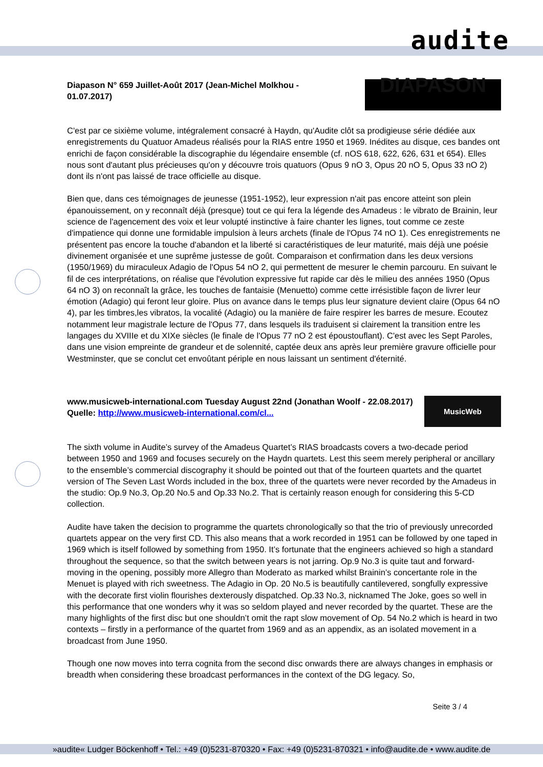audite
Diapason N° 659 Juillet-Août 2017 (Jean-Michel Molkhou - 01.07.2017)
DIAPASON
C'est par ce sixième volume, intégralement consacré à Haydn, qu'Audite clôt sa prodigieuse série dédiée aux enregistrements du Quatuor Amadeus réalisés pour la RIAS entre 1950 et 1969. Inédites au disque, ces bandes ont enrichi de façon considérable la discographie du légendaire ensemble (cf. nOS 618, 622, 626, 631 et 654). Elles nous sont d'autant plus précieuses qu'on y découvre trois quatuors (Opus 9 nO 3, Opus 20 nO 5, Opus 33 nO 2) dont ils n'ont pas laissé de trace officielle au disque.
Bien que, dans ces témoignages de jeunesse (1951-1952), leur expression n'ait pas encore atteint son plein épanouissement, on y reconnaît déjà (presque) tout ce qui fera la légende des Amadeus : le vibrato de Brainin, leur science de l'agencement des voix et leur volupté instinctive à faire chanter les lignes, tout comme ce zeste d'impatience qui donne une formidable impulsion à leurs archets (finale de l'Opus 74 nO 1). Ces enregistrements ne présentent pas encore la touche d'abandon et la liberté si caractéristiques de leur maturité, mais déjà une poésie divinement organisée et une suprême justesse de goût. Comparaison et confirmation dans les deux versions (1950/1969) du miraculeux Adagio de l'Opus 54 nO 2, qui permettent de mesurer le chemin parcouru. En suivant le fil de ces interprétations, on réalise que l'évolution expressive fut rapide car dès le milieu des années 1950 (Opus 64 nO 3) on reconnaît la grâce, les touches de fantaisie (Menuetto) comme cette irrésistible façon de livrer leur émotion (Adagio) qui feront leur gloire. Plus on avance dans le temps plus leur signature devient claire (Opus 64 nO 4), par les timbres,les vibratos, la vocalité (Adagio) ou la manière de faire respirer les barres de mesure. Ecoutez notamment leur magistrale lecture de l'Opus 77, dans lesquels ils traduisent si clairement la transition entre les langages du XVIIIe et du XIXe siècles (le finale de l'Opus 77 nO 2 est époustouflant). C'est avec les Sept Paroles, dans une vision empreinte de grandeur et de solennité, captée deux ans après leur première gravure officielle pour Westminster, que se conclut cet envoûtant périple en nous laissant un sentiment d'éternité.
www.musicweb-international.com Tuesday August 22nd (Jonathan Woolf - 22.08.2017)
Quelle: http://www.musicweb-international.com/cl...
MusicWeb
The sixth volume in Audite’s survey of the Amadeus Quartet’s RIAS broadcasts covers a two-decade period between 1950 and 1969 and focuses securely on the Haydn quartets. Lest this seem merely peripheral or ancillary to the ensemble’s commercial discography it should be pointed out that of the fourteen quartets and the quartet version of The Seven Last Words included in the box, three of the quartets were never recorded by the Amadeus in the studio: Op.9 No.3, Op.20 No.5 and Op.33 No.2. That is certainly reason enough for considering this 5-CD collection.
Audite have taken the decision to programme the quartets chronologically so that the trio of previously unrecorded quartets appear on the very first CD. This also means that a work recorded in 1951 can be followed by one taped in 1969 which is itself followed by something from 1950. It’s fortunate that the engineers achieved so high a standard throughout the sequence, so that the switch between years is not jarring. Op.9 No.3 is quite taut and forward-moving in the opening, possibly more Allegro than Moderato as marked whilst Brainin’s concertante role in the Menuet is played with rich sweetness. The Adagio in Op. 20 No.5 is beautifully cantilevered, songfully expressive with the decorate first violin flourishes dexterously dispatched. Op.33 No.3, nicknamed The Joke, goes so well in this performance that one wonders why it was so seldom played and never recorded by the quartet. These are the many highlights of the first disc but one shouldn’t omit the rapt slow movement of Op. 54 No.2 which is heard in two contexts – firstly in a performance of the quartet from 1969 and as an appendix, as an isolated movement in a broadcast from June 1950.
Though one now moves into terra cognita from the second disc onwards there are always changes in emphasis or breadth when considering these broadcast performances in the context of the DG legacy. So,
Seite 3 / 4
»audite« Ludger Böckenhoff • Tel.: +49 (0)5231-870320 • Fax: +49 (0)5231-870321 • info@audite.de • www.audite.de